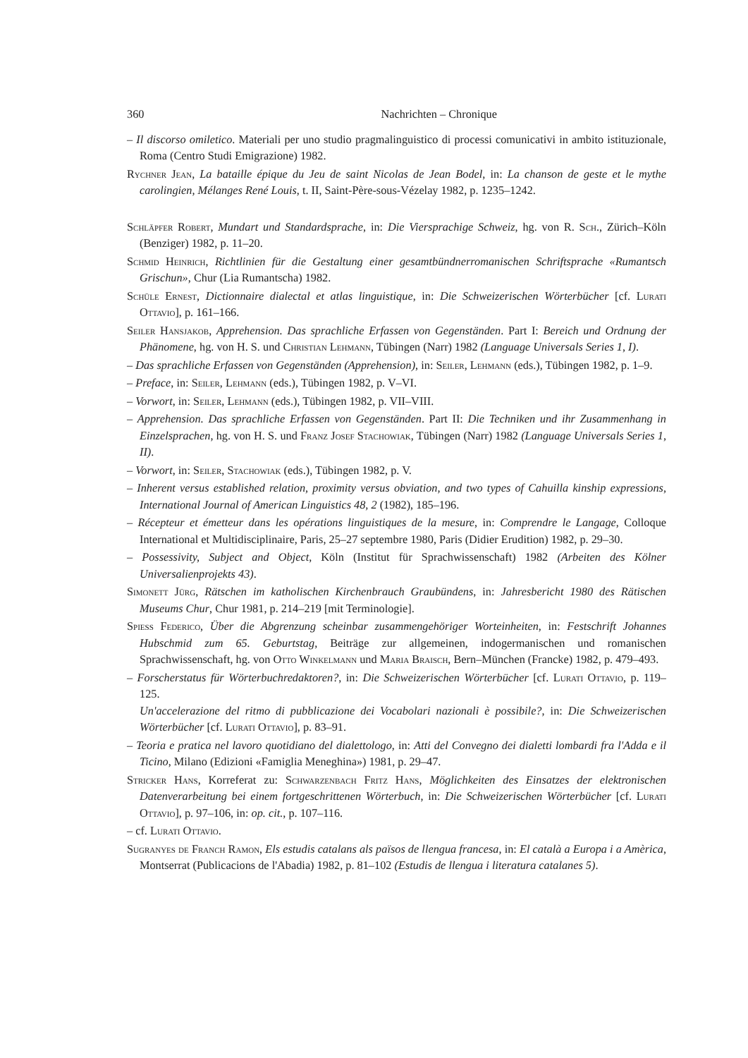360 Nachrichten – Chronique
– Il discorso omiletico. Materiali per uno studio pragmalinguistico di processi comunicativi in ambito istituzionale, Roma (Centro Studi Emigrazione) 1982.
Rychner Jean, La bataille épique du Jeu de saint Nicolas de Jean Bodel, in: La chanson de geste et le mythe carolingien, Mélanges René Louis, t. II, Saint-Père-sous-Vézelay 1982, p. 1235–1242.
Schläpfer Robert, Mundart und Standardsprache, in: Die Viersprachige Schweiz, hg. von R. Sch., Zürich–Köln (Benziger) 1982, p. 11–20.
Schmid Heinrich, Richtlinien für die Gestaltung einer gesamtbündnerromanischen Schriftsprache «Rumantsch Grischun», Chur (Lia Rumantscha) 1982.
Schüle Ernest, Dictionnaire dialectal et atlas linguistique, in: Die Schweizerischen Wörterbücher [cf. Lurati Ottavio], p. 161–166.
Seiler Hansjakob, Apprehension. Das sprachliche Erfassen von Gegenständen. Part I: Bereich und Ordnung der Phänomene, hg. von H. S. und Christian Lehmann, Tübingen (Narr) 1982 (Language Universals Series 1, I).
– Das sprachliche Erfassen von Gegenständen (Apprehension), in: Seiler, Lehmann (eds.), Tübingen 1982, p. 1–9.
– Preface, in: Seiler, Lehmann (eds.), Tübingen 1982, p. V–VI.
– Vorwort, in: Seiler, Lehmann (eds.), Tübingen 1982, p. VII–VIII.
– Apprehension. Das sprachliche Erfassen von Gegenständen. Part II: Die Techniken und ihr Zusammenhang in Einzelsprachen, hg. von H. S. und Franz Josef Stachowiak, Tübingen (Narr) 1982 (Language Universals Series 1, II).
– Vorwort, in: Seiler, Stachowiak (eds.), Tübingen 1982, p. V.
– Inherent versus established relation, proximity versus obviation, and two types of Cahuilla kinship expressions, International Journal of American Linguistics 48, 2 (1982), 185–196.
– Récepteur et émetteur dans les opérations linguistiques de la mesure, in: Comprendre le Langage, Colloque International et Multidisciplinaire, Paris, 25–27 septembre 1980, Paris (Didier Erudition) 1982, p. 29–30.
– Possessivity, Subject and Object, Köln (Institut für Sprachwissenschaft) 1982 (Arbeiten des Kölner Universalienprojekts 43).
Simonett Jürg, Rätschen im katholischen Kirchenbrauch Graubündens, in: Jahresbericht 1980 des Rätischen Museums Chur, Chur 1981, p. 214–219 [mit Terminologie].
Spiess Federico, Über die Abgrenzung scheinbar zusammengehöriger Worteinheiten, in: Festschrift Johannes Hubschmid zum 65. Geburtstag, Beiträge zur allgemeinen, indogermanischen und romanischen Sprachwissenschaft, hg. von Otto Winkelmann und Maria Braisch, Bern–München (Francke) 1982, p. 479–493.
– Forscherstatus für Wörterbuchredaktoren?, in: Die Schweizerischen Wörterbücher [cf. Lurati Ottavio, p. 119–125.
Un'accelerazione del ritmo di pubblicazione dei Vocabolari nazionali è possibile?, in: Die Schweizerischen Wörterbücher [cf. Lurati Ottavio], p. 83–91.
– Teoria e pratica nel lavoro quotidiano del dialettologo, in: Atti del Convegno dei dialetti lombardi fra l'Adda e il Ticino, Milano (Edizioni «Famiglia Meneghina») 1981, p. 29–47.
Stricker Hans, Korreferat zu: Schwarzenbach Fritz Hans, Möglichkeiten des Einsatzes der elektronischen Datenverarbeitung bei einem fortgeschrittenen Wörterbuch, in: Die Schweizerischen Wörterbücher [cf. Lurati Ottavio], p. 97–106, in: op. cit., p. 107–116.
– cf. Lurati Ottavio.
Sugranyes de Franch Ramon, Els estudis catalans als països de llengua francesa, in: El català a Europa i a Amèrica, Montserrat (Publicacions de l'Abadia) 1982, p. 81–102 (Estudis de llengua i literatura catalanes 5).